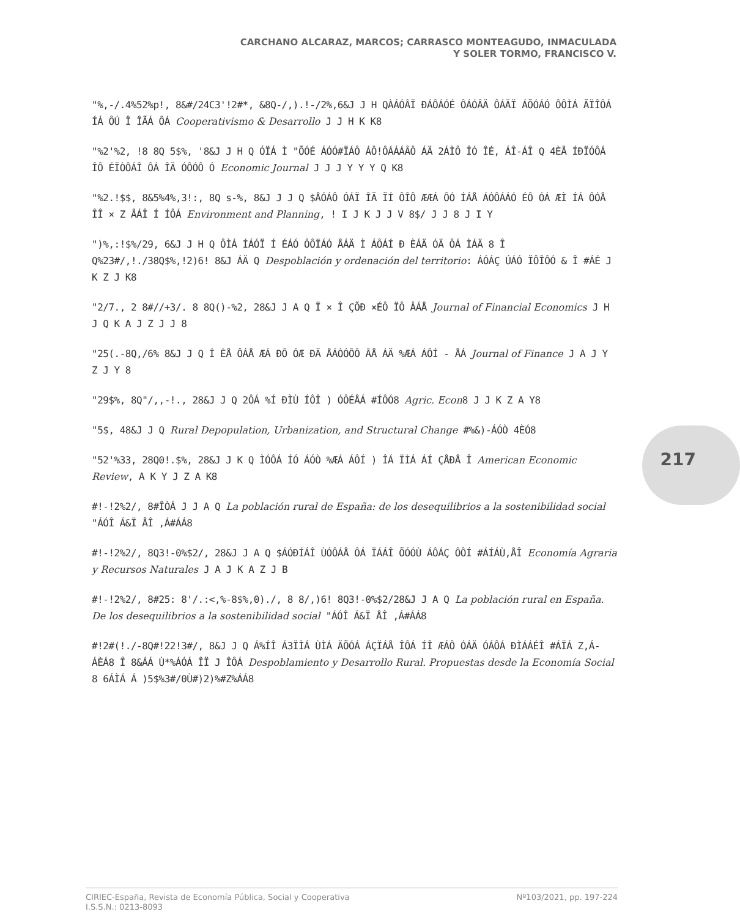CARCHANO ALCARAZ, MARCOS; CARRASCO MONTEAGUDO, INMACULADA
Y SOLER TORMO, FRANCISCO V.
"%,-/.4%52%p!, 8&#/24C3'!2#*, &8Q-/,).!-/2%,6&J J H QÀÁÓÂÏ ÐÁÔÁÓÉ ÔÁÓÂÄ ÔÁÄÏ ÁÕÓÁÓ ÔÔÌÁ ÃÏÎÔÁ ÍÁ ÔÚ Î ÎÃÁ ÔÁ Cooperativismo & Desarrollo J J H K K8
"%2'%2, !8 8Q 5$%, '8&J J H Q ÓÏÁ Ì "ÕÓÉ ÁÓÓ#ÏÁÔ ÁÔ!ÔÁÁÁÂÔ ÁÄ 2ÁÌÔ ÎÓ ÎÉ, ÁÎ-ÁÎ Q 4ÈÅ ÍÐÏÓÔÁ ÎÔ ÉÏÒÔÁÎ ÔÁ ÎÄ ÓÔÓÔ Ó Economic Journal J J J Y Y Y Q K8
"%2.!$$, 8&5%4%,3!:, 8Q s-%, 8&J J J Q $ÅÓÁÔ ÓÁÏ ÎÄ ÏÍ ÔÎÔ ÆÆÁ ÔÓ ÍÁÅ ÁÓÔÁÁÓ ÉÔ ÓÁ ÆÌ ÍÁ ÔÓÅ ÎÎ × Z ÅÁÎ Í ÍÔÁ Environment and Planning, ! I J K J J V 8$/ J J 8 J I Y
")%,:!$%/29, 6&J J H Q ÔÌÁ ÍÁÓÏ Í ÉÁÓ ÔÔÏÁÓ ÅÁÄ Ì ÁÔÁÍ Ð ÈÁÄ ÓÄ ÔÁ ÌÁÄ 8 Î Q%23#/,!./38Q$%,!2)6! 8&J ÁÄ Q Despoblación y ordenación del territorio: ÁÓÁÇ ÚÁÓ ÏÔÎÔÓ & Î #ÁÉ J K Z J K8
"2/7., 2 8#//+3/. 8 8Q()-%2, 28&J J A Q Ï × Î ÇÕÐ ×ÉÔ ÏÔ ÂÁÅ Journal of Financial Economics J H J Q K A J Z J J 8
"25(.-8Q,/6% 8&J J Q Í ÈÅ ÔÁÅ ÆÁ ÐÔ ÓÆ ÐÄ ÅÁÓÓÔÔ ÂÅ ÁÄ %ÆÁ ÁÔÍ - ÅÁ Journal of Finance J A J Y Z J Y 8
"29$%, 8Q"/,,-!., 28&J J Q 2ÔÁ %Í ÐÌÙ ÍÔÎ ) ÓÔÉÅÁ #ÍÔÓ8 Agric. Econ8 J J K Z A Y8
"5$, 48&J J Q Rural Depopulation, Urbanization, and Structural Change #%&)-ÁÓÒ 4ÈÓ8
"52'%33, 28Q0!.$%, 28&J J K Q ÌÓÔÁ ÍÓ ÁÓÒ %ÆÁ ÁÔÍ ) ÎÁ ÏÌÁ ÁÍ ÇÅÐÅ Î American Economic Review, A K Y J Z A K8
#!-!2%2/, 8#ÎÒÁ J J A Q La población rural de España: de los desequilibrios a la sostenibilidad social "ÁÓÎ Á&Ï ÅÎ ,Á#ÁÁ8
#!-!2%2/, 8Q3!-0%$2/, 28&J J A Q $ÁÓÐÍÁÎ ÙÓÔÁÅ ÔÁ ÏÁÁÎ ÕÓÓÙ ÁÔÁÇ ÔÔÍ #ÁÍÁÙ,ÅÎ Economía Agraria y Recursos Naturales J A J K A Z J B
#!-!2%2/, 8#25: 8'/.:<,%-8$%,0)./, 8 8/,)6! 8Q3!-0%$2/28&J J A Q La población rural en España. De los desequilibrios a la sostenibilidad social "ÁÓÎ Á&Ï ÅÎ ,Á#ÁÁ8
#!2#(!./-8Q#!22!3#/, 8&J J Q Á%ÍÎ Á3ÏÌÁ ÙÌÁ ÄÕÓÁ ÁÇÏÁÅ ÎÔÁ ÍÎ ÆÁÔ ÓÁÄ ÓÁÔÁ ÐÌÁÁÉÎ #ÁÏÁ Z,Á-ÁÈÁ8 Î 8&ÁÁ Ù*%ÁÓÁ ÎÏ J ÎÔÁ Despoblamiento y Desarrollo Rural. Propuestas desde la Economía Social 8 6ÁÌÁ Á )5$%3#/0Ù#)2)%#Z%ÁÁ8
217
CIRIEC-España, Revista de Economía Pública, Social y Cooperativa
I.S.S.N.: 0213-8093
Nº103/2021, pp. 197-224